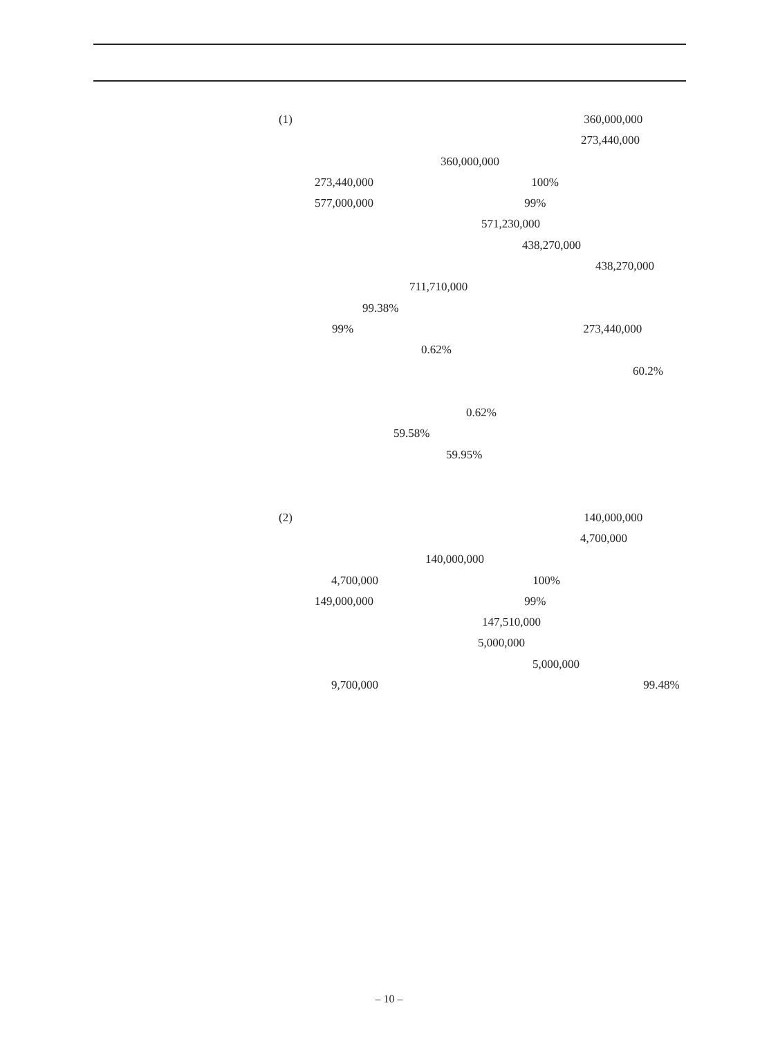(1) 360,000,000
273,440,000
360,000,000
273,440,000 100%
577,000,000 99%
571,230,000
438,270,000
438,270,000
711,710,000
99.38%
99% 273,440,000
0.62%
60.2%
0.62%
59.58%
59.95%
(2) 140,000,000
4,700,000
140,000,000
4,700,000 100%
149,000,000 99%
147,510,000
5,000,000
5,000,000
9,700,000 99.48%
– 10 –